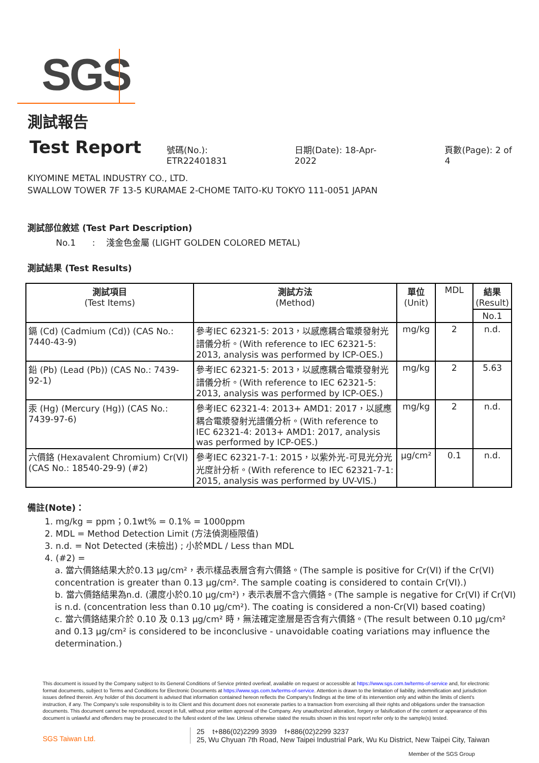SGS
測試報告
Test Report 號碼(No.): ETR22401831 日期(Date): 18-Apr-2022 頁數(Page): 2 of 4
KIYOMINE METAL INDUSTRY CO., LTD.
SWALLOW TOWER 7F 13-5 KURAMAE 2-CHOME TAITO-KU TOKYO 111-0051 JAPAN
測試部位敘述 (Test Part Description)
No.1 : 淺金色金屬 (LIGHT GOLDEN COLORED METAL)
測試結果 (Test Results)
| 測試項目 (Test Items) | 測試方法 (Method) | 單位 (Unit) | MDL | 結果 (Result) |
| --- | --- | --- | --- | --- |
| | | | | No.1 |
| 鎘 (Cd) (Cadmium (Cd)) (CAS No.: 7440-43-9) | 參考IEC 62321-5: 2013，以感應耦合電漿發射光譜儀分析。(With reference to IEC 62321-5: 2013, analysis was performed by ICP-OES.) | mg/kg | 2 | n.d. |
| 鉛 (Pb) (Lead (Pb)) (CAS No.: 7439-92-1) | 參考IEC 62321-5: 2013，以感應耦合電漿發射光譜儀分析。(With reference to IEC 62321-5: 2013, analysis was performed by ICP-OES.) | mg/kg | 2 | 5.63 |
| 汞 (Hg) (Mercury (Hg)) (CAS No.: 7439-97-6) | 參考IEC 62321-4: 2013+ AMD1: 2017，以感應耦合電漿發射光譜儀分析。(With reference to IEC 62321-4: 2013+ AMD1: 2017, analysis was performed by ICP-OES.) | mg/kg | 2 | n.d. |
| 六價鉻 (Hexavalent Chromium) Cr(VI) (CAS No.: 18540-29-9) (#2) | 參考IEC 62321-7-1: 2015，以紫外光-可見光分光光度計分析。(With reference to IEC 62321-7-1: 2015, analysis was performed by UV-VIS.) | μg/cm² | 0.1 | n.d. |
備註(Note)：
1. mg/kg = ppm；0.1wt% = 0.1% = 1000ppm
2. MDL = Method Detection Limit (方法偵測極限值)
3. n.d. = Not Detected (未檢出) ; 小於MDL / Less than MDL
4. (#2) =
a. 當六價鉻結果大於0.13 μg/cm²，表示樣品表層含有六價鉻。(The sample is positive for Cr(VI) if the Cr(VI) concentration is greater than 0.13 μg/cm². The sample coating is considered to contain Cr(VI).)
b. 當六價鉻結果為n.d. (濃度小於0.10 μg/cm²)，表示表層不含六價鉻。(The sample is negative for Cr(VI) if Cr(VI) is n.d. (concentration less than 0.10 μg/cm²). The coating is considered a non-Cr(VI) based coating)
c. 當六價鉻結果介於 0.10 及 0.13 μg/cm² 時，無法確定塗層是否含有六價鉻。(The result between 0.10 μg/cm² and 0.13 μg/cm² is considered to be inconclusive - unavoidable coating variations may influence the determination.)
This document is issued by the Company subject to its General Conditions of Service printed overleaf, available on request or accessible at https://www.sgs.com.tw/terms-of-service and, for electronic format documents, subject to Terms and Conditions for Electronic Documents at https://www.sgs.com.tw/terms-of-service. Attention is drawn to the limitation of liability, indemnification and jurisdiction issues defined therein. Any holder of this document is advised that information contained hereon reflects the Company's findings at the time of its intervention only and within the limits of client's instruction, if any. The Company's sole responsibility is to its Client and this document does not exonerate parties to a transaction from exercising all their rights and obligations under the transaction documents. This document cannot be reproduced, except in full, without prior written approval of the Company. Any unauthorized alteration, forgery or falsification of the content or appearance of this document is unlawful and offenders may be prosecuted to the fullest extent of the law. Unless otherwise stated the results shown in this test report refer only to the sample(s) tested.
SGS Taiwan Ltd.
25 t+886(02)2299 3939 f+886(02)2299 3237
25, Wu Chyuan 7th Road, New Taipei Industrial Park, Wu Ku District, New Taipei City, Taiwan
Member of the SGS Group